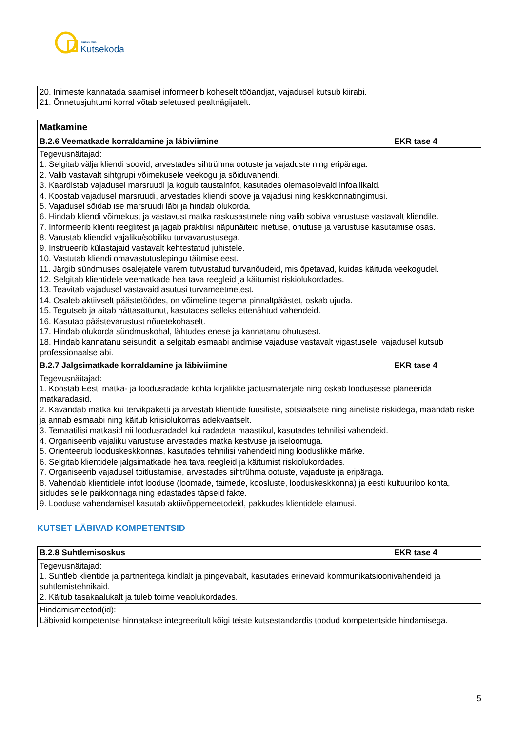SIHTASUTUS
Kutsekoda
| 20. Inimeste kannatada saamisel informeerib koheselt tööandjat, vajadusel kutsub kiirabi. 21. Õnnetusjuhtumi korral võtab seletused pealtnägijatelt. |
| Matkamine | |
| --- | --- |
| B.2.6 Veematkade korraldamine ja läbiviimine | EKR tase 4 |
| Tegevusnäitajad: 1. Selgitab välja kliendi soovid, arvestades sihtrühma ootuste ja vajaduste ning eripäraga. 2. Valib vastavalt sihtgrupi võimekusele veekogu ja sõiduvahendi. 3. Kaardistab vajadusel marsruudi ja kogub taustainfot, kasutades olemasolevaid infoallikaid. 4. Koostab vajadusel marsruudi, arvestades kliendi soove ja vajadusi ning keskkonnatingimusi. 5. Vajadusel sõidab ise marsruudi läbi ja hindab olukorda. 6. Hindab kliendi võimekust ja vastavust matka raskusastmele ning valib sobiva varustuse vastavalt kliendile. 7. Informeerib klienti reeglitest ja jagab praktilisi näpunäiteid riietuse, ohutuse ja varustuse kasutamise osas. 8. Varustab kliendid vajaliku/sobiliku turvavarustusega. 9. Instrueerib külastajaid vastavalt kehtestatud juhistele. 10. Vastutab kliendi omavastutuslepingu täitmise eest. 11. Järgib sündmuses osalejatele varem tutvustatud turvanõudeid, mis õpetavad, kuidas käituda veekogudel. 12. Selgitab klientidele veematkade hea tava reegleid ja käitumist riskiolukordades. 13. Teavitab vajadusel vastavaid asutusi turvameetmetest. 14. Osaleb aktiivselt päästetöödes, on võimeline tegema pinnaltpäästet, oskab ujuda. 15. Tegutseb ja aitab hättasattunut, kasutades selleks ettenähtud vahendeid. 16. Kasutab päästevarustust nõuetekohaselt. 17. Hindab olukorda sündmuskohal, lähtudes enese ja kannatanu ohutusest. 18. Hindab kannatanu seisundit ja selgitab esmaabi andmise vajaduse vastavalt vigastusele, vajadusel kutsub professionaalse abi. | |
| B.2.7 Jalgsimatkade korraldamine ja läbiviimine | EKR tase 4 |
| Tegevusnäitajad: 1. Koostab Eesti matka- ja loodusradade kohta kirjalikke jaotusmaterjale ning oskab loodusesse planeerida matkaradasid. 2. Kavandab matka kui tervikpaketti ja arvestab klientide füüsiliste, sotsiaalsete ning aineliste riskidega, maandab riske ja annab esmaabi ning käitub kriisiolukorras adekvaatselt. 3. Temaatilisi matkasid nii loodusradadel kui radadeta maastikul, kasutades tehnilisi vahendeid. 4. Organiseerib vajaliku varustuse arvestades matka kestvuse ja iseloomuga. 5. Orienteerub looduskeskkonnas, kasutades tehnilisi vahendeid ning looduslikke märke. 6. Selgitab klientidele jalgsimatkade hea tava reegleid ja käitumist riskiolukordades. 7. Organiseerib vajadusel toitlustamise, arvestades sihtrühma ootuste, vajaduste ja eripäraga. 8. Vahendab klientidele infot looduse (loomade, taimede, koosluste, looduskeskkonna) ja eesti kultuuriloo kohta, sidudes selle paikkonnaga ning edastades täpseid fakte. 9. Looduse vahendamisel kasutab aktiivõppemeetodeid, pakkudes klientidele elamusi. | |
KUTSET LÄBIVAD KOMPETENTSID
| B.2.8 Suhtlemisoskus | EKR tase 4 |
| --- | --- |
| Tegevusnäitajad: 1. Suhtleb klientide ja partneritega kindlalt ja pingevabalt, kasutades erinevaid kommunikatsioonivahendeid ja suhtlemistehnikaid. 2. Käitub tasakaalukalt ja tuleb toime veaolukordades. | |
| Hindamismeetod(id): Läbivaid kompetentse hinnatakse integreeritult kõigi teiste kutsestandardis toodud kompetentside hindamisega. | |
5